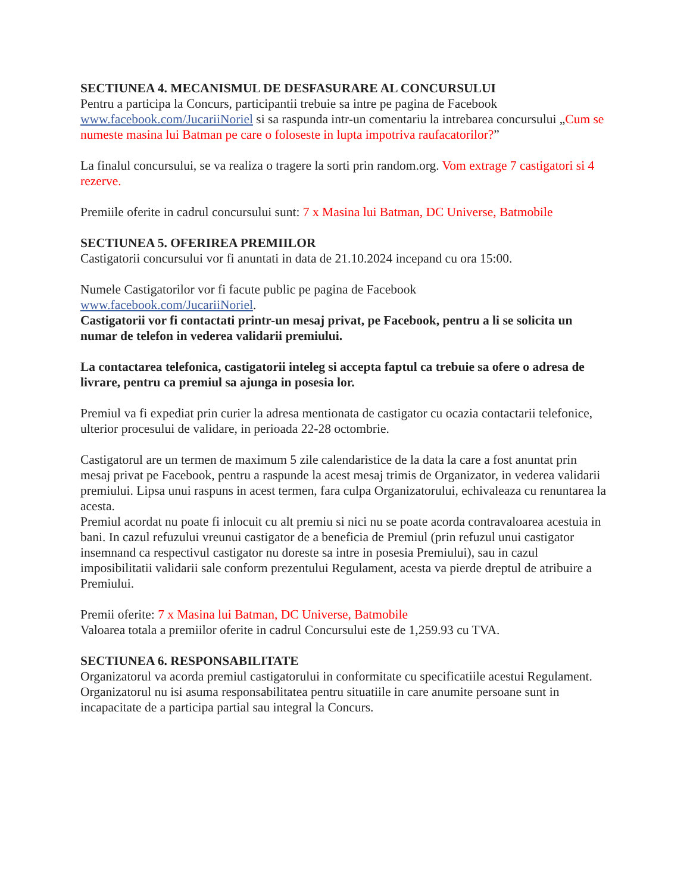SECTIUNEA 4. MECANISMUL DE DESFASURARE AL CONCURSULUI
Pentru a participa la Concurs, participantii trebuie sa intre pe pagina de Facebook www.facebook.com/JucariiNoriel si sa raspunda intr-un comentariu la intrebarea concursului „Cum se numeste masina lui Batman pe care o foloseste in lupta impotriva raufacatorilor?”
La finalul concursului, se va realiza o tragere la sorti prin random.org. Vom extrage 7 castigatori si 4 rezerve.
Premiile oferite in cadrul concursului sunt: 7 x Masina lui Batman, DC Universe, Batmobile
SECTIUNEA 5. OFERIREA PREMIILOR
Castigatorii concursului vor fi anuntati in data de 21.10.2024 incepand cu ora 15:00.
Numele Castigatorilor vor fi facute public pe pagina de Facebook
www.facebook.com/JucariiNoriel.
Castigatorii vor fi contactati printr-un mesaj privat, pe Facebook, pentru a li se solicita un numar de telefon in vederea validarii premiului.
La contactarea telefonica, castigatorii inteleg si accepta faptul ca trebuie sa ofere o adresa de livrare, pentru ca premiul sa ajunga in posesia lor.
Premiul va fi expediat prin curier la adresa mentionata de castigator cu ocazia contactarii telefonice, ulterior procesului de validare, in perioada 22-28 octombrie.
Castigatorul are un termen de maximum 5 zile calendaristice de la data la care a fost anuntat prin mesaj privat pe Facebook, pentru a raspunde la acest mesaj trimis de Organizator, in vederea validarii premiului. Lipsa unui raspuns in acest termen, fara culpa Organizatorului, echivaleaza cu renuntarea la acesta.
Premiul acordat nu poate fi inlocuit cu alt premiu si nici nu se poate acorda contravaloarea acestuia in bani. In cazul refuzului vreunui castigator de a beneficia de Premiul (prin refuzul unui castigator insemnand ca respectivul castigator nu doreste sa intre in posesia Premiului), sau in cazul imposibilitatii validarii sale conform prezentului Regulament, acesta va pierde dreptul de atribuire a Premiului.
Premii oferite: 7 x Masina lui Batman, DC Universe, Batmobile
Valoarea totala a premiilor oferite in cadrul Concursului este de 1,259.93 cu TVA.
SECTIUNEA 6. RESPONSABILITATE
Organizatorul va acorda premiul castigatorului in conformitate cu specificatiile acestui Regulament. Organizatorul nu isi asuma responsabilitatea pentru situatiile in care anumite persoane sunt in incapacitate de a participa partial sau integral la Concurs.